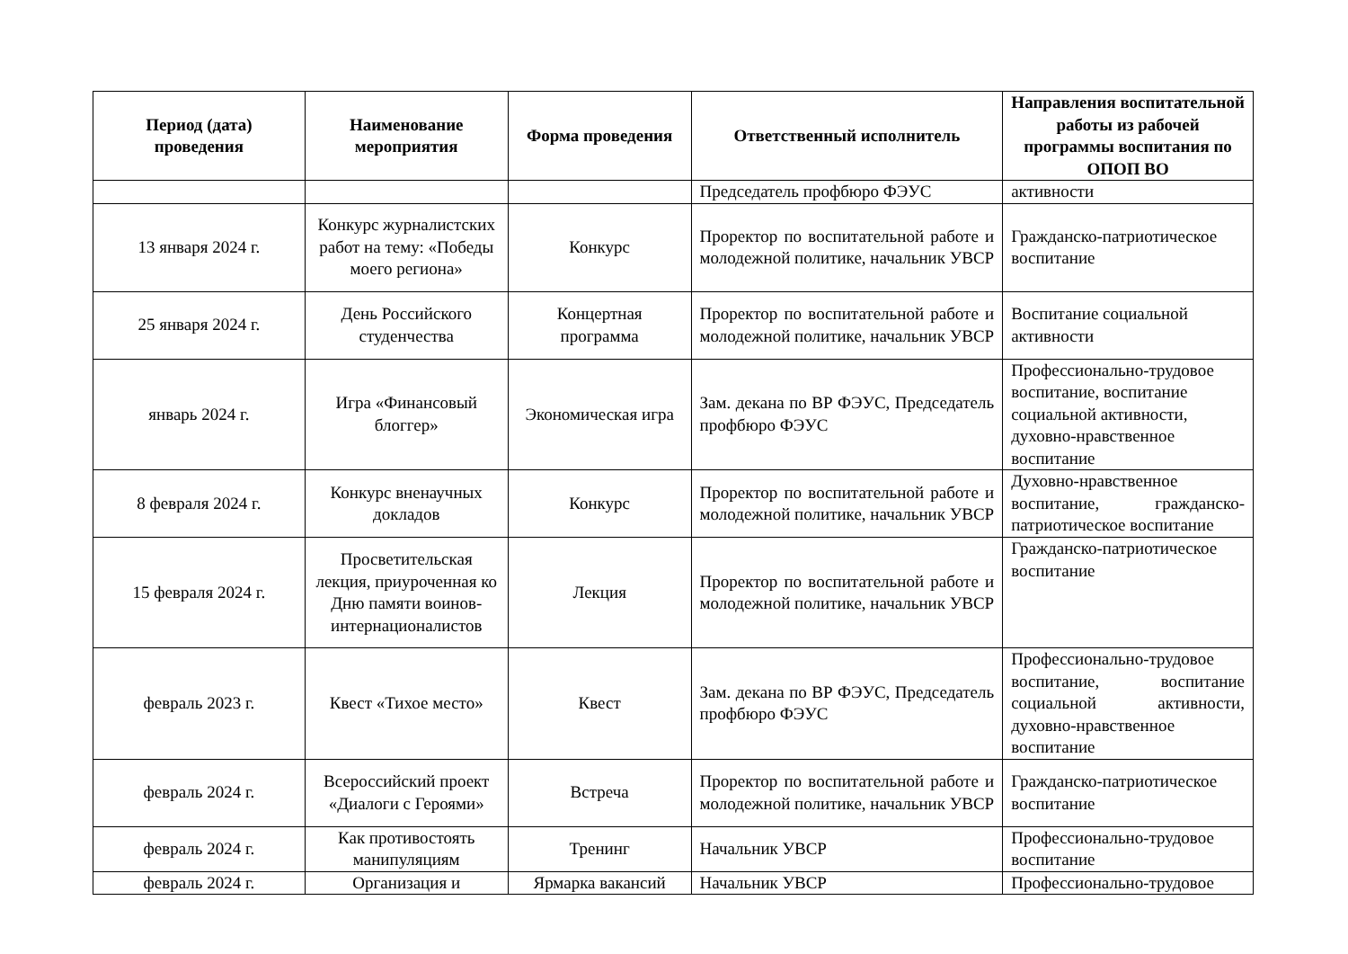| Период (дата) проведения | Наименование мероприятия | Форма проведения | Ответственный исполнитель | Направления воспитательной работы из рабочей программы воспитания по ОПОП ВО |
| --- | --- | --- | --- | --- |
| | | | Председатель профбюро ФЭУС | активности |
| 13 января 2024 г. | Конкурс журналистских работ на тему: «Победы моего региона» | Конкурс | Проректор по воспитательной работе и молодежной политике, начальник УВСР | Гражданско-патриотическое воспитание |
| 25 января 2024 г. | День Российского студенчества | Концертная программа | Проректор по воспитательной работе и молодежной политике, начальник УВСР | Воспитание социальной активности |
| январь 2024 г. | Игра «Финансовый блоггер» | Экономическая игра | Зам. декана по ВР ФЭУС, Председатель профбюро ФЭУС | Профессионально-трудовое воспитание, воспитание социальной активности, духовно-нравственное воспитание |
| 8 февраля 2024 г. | Конкурс вненаучных докладов | Конкурс | Проректор по воспитательной работе и молодежной политике, начальник УВСР | Духовно-нравственное воспитание, гражданско-патриотическое воспитание |
| 15 февраля 2024 г. | Просветительская лекция, приуроченная ко Дню памяти воинов-интернационалистов | Лекция | Проректор по воспитательной работе и молодежной политике, начальник УВСР | Гражданско-патриотическое воспитание |
| февраль 2023 г. | Квест «Тихое место» | Квест | Зам. декана по ВР ФЭУС, Председатель профбюро ФЭУС | Профессионально-трудовое воспитание, воспитание социальной активности, духовно-нравственное воспитание |
| февраль 2024 г. | Всероссийский проект «Диалоги с Героями» | Встреча | Проректор по воспитательной работе и молодежной политике, начальник УВСР | Гражданско-патриотическое воспитание |
| февраль 2024 г. | Как противостоять манипуляциям | Тренинг | Начальник УВСР | Профессионально-трудовое воспитание |
| февраль 2024 г. | Организация и | Ярмарка вакансий | Начальник УВСР | Профессионально-трудовое |